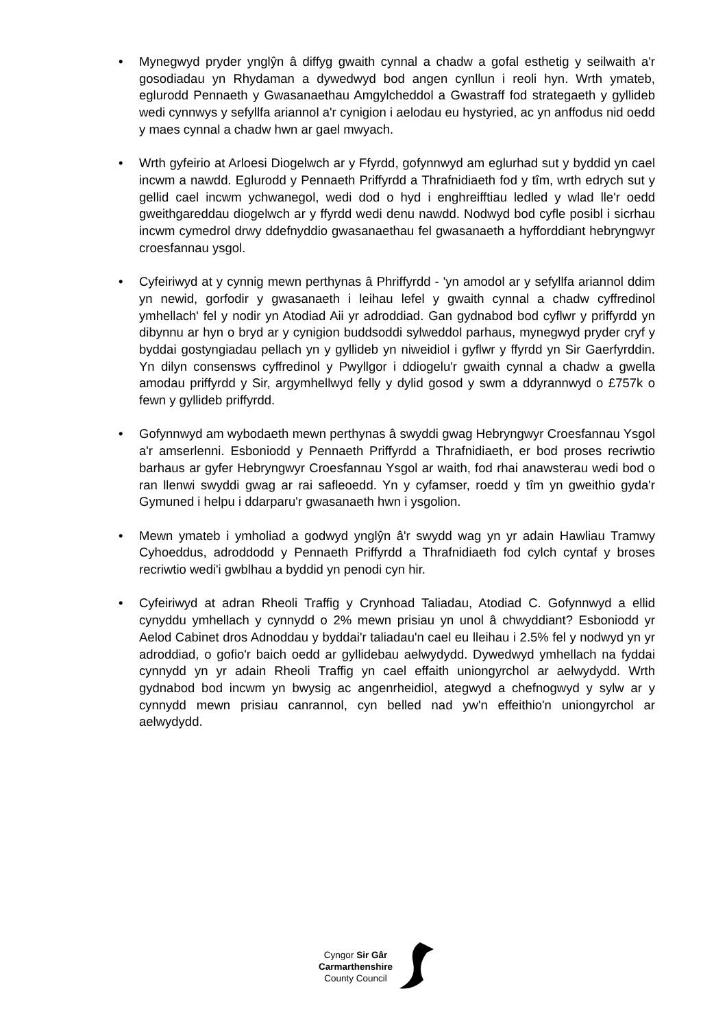• Mynegwyd pryder ynglŷn â diffyg gwaith cynnal a chadw a gofal esthetig y seilwaith a'r gosodiadau yn Rhydaman a dywedwyd bod angen cynllun i reoli hyn. Wrth ymateb, eglurodd Pennaeth y Gwasanaethau Amgylcheddol a Gwastraff fod strategaeth y gyllideb wedi cynnwys y sefyllfa ariannol a'r cynigion i aelodau eu hystyried, ac yn anffodus nid oedd y maes cynnal a chadw hwn ar gael mwyach.
• Wrth gyfeirio at Arloesi Diogelwch ar y Ffyrdd, gofynnwyd am eglurhad sut y byddid yn cael incwm a nawdd. Eglurodd y Pennaeth Priffyrdd a Thrafnidiaeth fod y tîm, wrth edrych sut y gellid cael incwm ychwanegol, wedi dod o hyd i enghreifftiau ledled y wlad lle'r oedd gweithgareddau diogelwch ar y ffyrdd wedi denu nawdd. Nodwyd bod cyfle posibl i sicrhau incwm cymedrol drwy ddefnyddio gwasanaethau fel gwasanaeth a hyfforddiant hebryngwyr croesfannau ysgol.
• Cyfeiriwyd at y cynnig mewn perthynas â Phriffyrdd - 'yn amodol ar y sefyllfa ariannol ddim yn newid, gorfodir y gwasanaeth i leihau lefel y gwaith cynnal a chadw cyffredinol ymhellach' fel y nodir yn Atodiad Aii yr adroddiad. Gan gydnabod bod cyflwr y priffyrdd yn dibynnu ar hyn o bryd ar y cynigion buddsoddi sylweddol parhaus, mynegwyd pryder cryf y byddai gostyngiadau pellach yn y gyllideb yn niweidiol i gyflwr y ffyrdd yn Sir Gaerfyrddin. Yn dilyn consensws cyffredinol y Pwyllgor i ddiogelu'r gwaith cynnal a chadw a gwella amodau priffyrdd y Sir, argymhellwyd felly y dylid gosod y swm a ddyrannwyd o £757k o fewn y gyllideb priffyrdd.
• Gofynnwyd am wybodaeth mewn perthynas â swyddi gwag Hebryngwyr Croesfannau Ysgol a'r amserlenni. Esboniodd y Pennaeth Priffyrdd a Thrafnidiaeth, er bod proses recriwtio barhaus ar gyfer Hebryngwyr Croesfannau Ysgol ar waith, fod rhai anawsterau wedi bod o ran llenwi swyddi gwag ar rai safleoedd. Yn y cyfamser, roedd y tîm yn gweithio gyda'r Gymuned i helpu i ddarparu'r gwasanaeth hwn i ysgolion.
• Mewn ymateb i ymholiad a godwyd ynglŷn â'r swydd wag yn yr adain Hawliau Tramwy Cyhoeddus, adroddodd y Pennaeth Priffyrdd a Thrafnidiaeth fod cylch cyntaf y broses recriwtio wedi'i gwblhau a byddid yn penodi cyn hir.
• Cyfeiriwyd at adran Rheoli Traffig y Crynhoad Taliadau, Atodiad C. Gofynnwyd a ellid cynyddu ymhellach y cynnydd o 2% mewn prisiau yn unol â chwyddiant? Esboniodd yr Aelod Cabinet dros Adnoddau y byddai'r taliadau'n cael eu lleihau i 2.5% fel y nodwyd yn yr adroddiad, o gofio'r baich oedd ar gyllidebau aelwydydd. Dywedwyd ymhellach na fyddai cynnydd yn yr adain Rheoli Traffig yn cael effaith uniongyrchol ar aelwydydd. Wrth gydnabod bod incwm yn bwysig ac angenrheidiol, ategwyd a chefnogwyd y sylw ar y cynnydd mewn prisiau canrannol, cyn belled nad yw'n effeithio'n uniongyrchol ar aelwydydd.
Cyngor Sir Gâr
Carmarthenshire
County Council